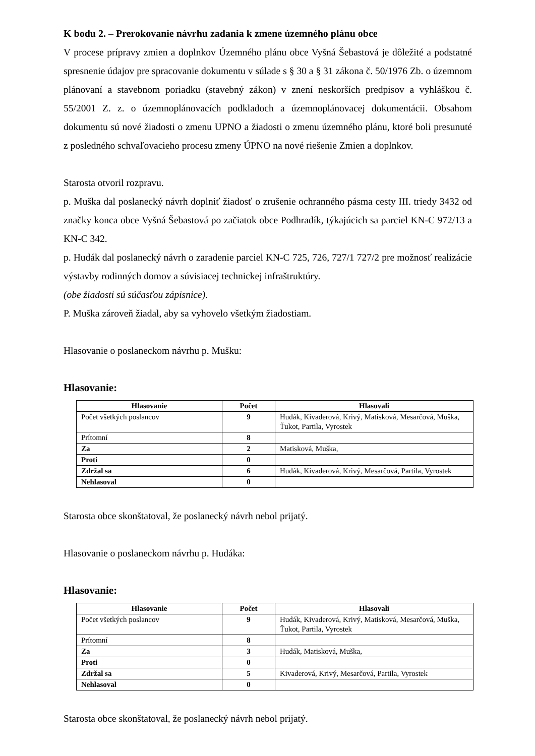K bodu 2. – Prerokovanie návrhu zadania k zmene územného plánu obce
V procese prípravy zmien a doplnkov Územného plánu obce Vyšná Šebastová je dôležité a podstatné spresnenie údajov pre spracovanie dokumentu v súlade s § 30 a § 31 zákona č. 50/1976 Zb. o územnom plánovaní a stavebnom poriadku (stavebný zákon) v znení neskorších predpisov a vyhláškou č. 55/2001 Z. z. o územnoplánovacích podkladoch a územnoplánovacej dokumentácii. Obsahom dokumentu sú nové žiadosti o zmenu UPNO a žiadosti o zmenu územného plánu, ktoré boli presunuté z posledného schvaľovacieho procesu zmeny ÚPNO na nové riešenie Zmien a doplnkov.
Starosta otvoril rozpravu.
p. Muška dal poslanecký návrh doplniť žiadosť o zrušenie ochranného pásma cesty III. triedy 3432 od značky konca obce Vyšná Šebastová po začiatok obce Podhradík, týkajúcich sa parciel KN-C 972/13 a KN-C 342.
p. Hudák dal poslanecký návrh o zaradenie parciel KN-C 725, 726, 727/1 727/2 pre možnosť realizácie výstavby rodinných domov a súvisiacej technickej infraštruktúry.
(obe žiadosti sú súčasťou zápisnice).
P. Muška zároveň žiadal, aby sa vyhovelo všetkým žiadostiam.
Hlasovanie o poslaneckom návrhu p. Mušku:
Hlasovanie:
| Hlasovanie | Počet | Hlasovali |
| --- | --- | --- |
| Počet všetkých poslancov | 9 | Hudák, Kivaderová, Krivý, Matisková, Mesarčová, Muška, Ťukot, Partila, Vyrostek |
| Prítomní | 8 | |
| Za | 2 | Matisková, Muška, |
| Proti | 0 | |
| Zdržal sa | 6 | Hudák, Kivaderová, Krivý, Mesarčová, Partila, Vyrostek |
| Nehlasoval | 0 | |
Starosta obce skonštatoval, že poslanecký návrh nebol prijatý.
Hlasovanie o poslaneckom návrhu p. Hudáka:
Hlasovanie:
| Hlasovanie | Počet | Hlasovali |
| --- | --- | --- |
| Počet všetkých poslancov | 9 | Hudák, Kivaderová, Krivý, Matisková, Mesarčová, Muška, Ťukot, Partila, Vyrostek |
| Prítomní | 8 | |
| Za | 3 | Hudák, Matisková, Muška, |
| Proti | 0 | |
| Zdržal sa | 5 | Kivaderová, Krivý, Mesarčová, Partila, Vyrostek |
| Nehlasoval | 0 | |
Starosta obce skonštatoval, že poslanecký návrh nebol prijatý.